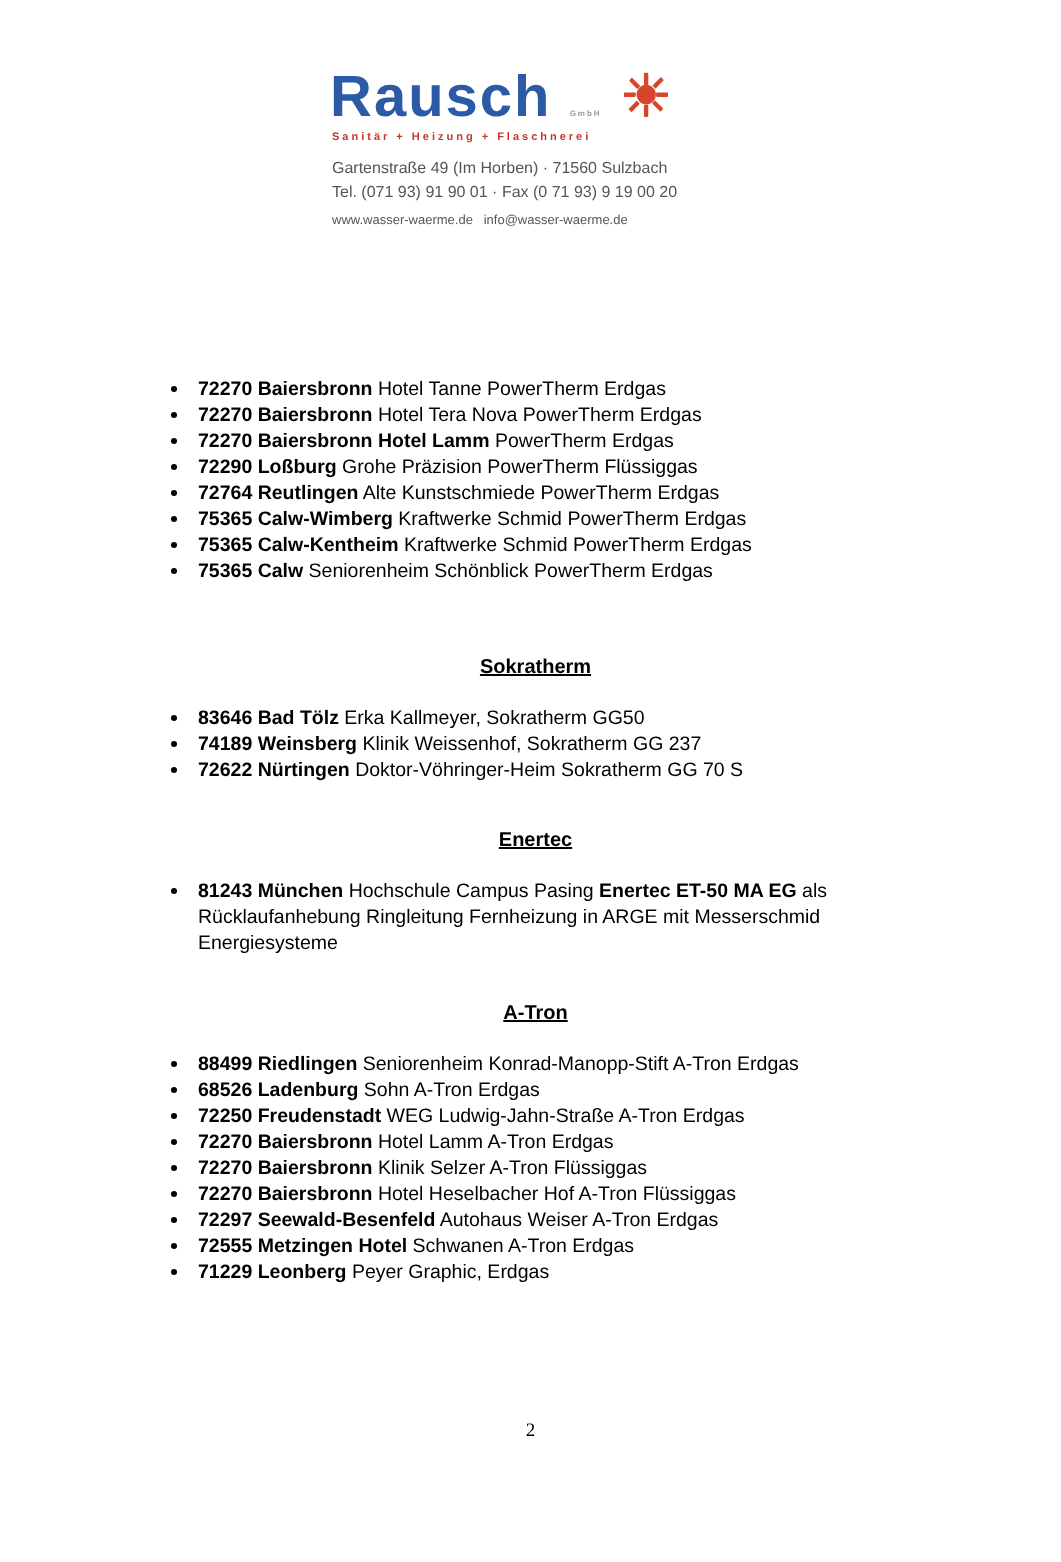Rausch GmbH ☀
Sanitär + Heizung + Flaschnerei
Gartenstraße 49 (Im Horben) · 71560 Sulzbach
Tel. (071 93) 91 90 01 · Fax (0 71 93) 9 19 00 20
www.wasser-waerme.de info@wasser-waerme.de
72270 Baiersbronn Hotel Tanne PowerTherm Erdgas
72270 Baiersbronn Hotel Tera Nova PowerTherm Erdgas
72270 Baiersbronn Hotel Lamm PowerTherm Erdgas
72290 Loßburg Grohe Präzision PowerTherm Flüssiggas
72764 Reutlingen Alte Kunstschmiede PowerTherm Erdgas
75365 Calw-Wimberg Kraftwerke Schmid PowerTherm Erdgas
75365 Calw-Kentheim Kraftwerke Schmid PowerTherm Erdgas
75365 Calw Seniorenheim Schönblick PowerTherm Erdgas
Sokratherm
83646 Bad Tölz Erka Kallmeyer, Sokratherm GG50
74189 Weinsberg Klinik Weissenhof, Sokratherm GG 237
72622 Nürtingen Doktor-Vöhringer-Heim Sokratherm GG 70 S
Enertec
81243 München Hochschule Campus Pasing Enertec ET-50 MA EG als Rücklaufanhebung Ringleitung Fernheizung in ARGE mit Messerschmid Energiesysteme
A-Tron
88499 Riedlingen Seniorenheim Konrad-Manopp-Stift A-Tron Erdgas
68526 Ladenburg Sohn A-Tron Erdgas
72250 Freudenstadt WEG Ludwig-Jahn-Straße A-Tron Erdgas
72270 Baiersbronn Hotel Lamm A-Tron Erdgas
72270 Baiersbronn Klinik Selzer A-Tron Flüssiggas
72270 Baiersbronn Hotel Heselbacher Hof A-Tron Flüssiggas
72297 Seewald-Besenfeld Autohaus Weiser A-Tron Erdgas
72555 Metzingen Hotel Schwanen A-Tron Erdgas
71229 Leonberg Peyer Graphic, Erdgas
2